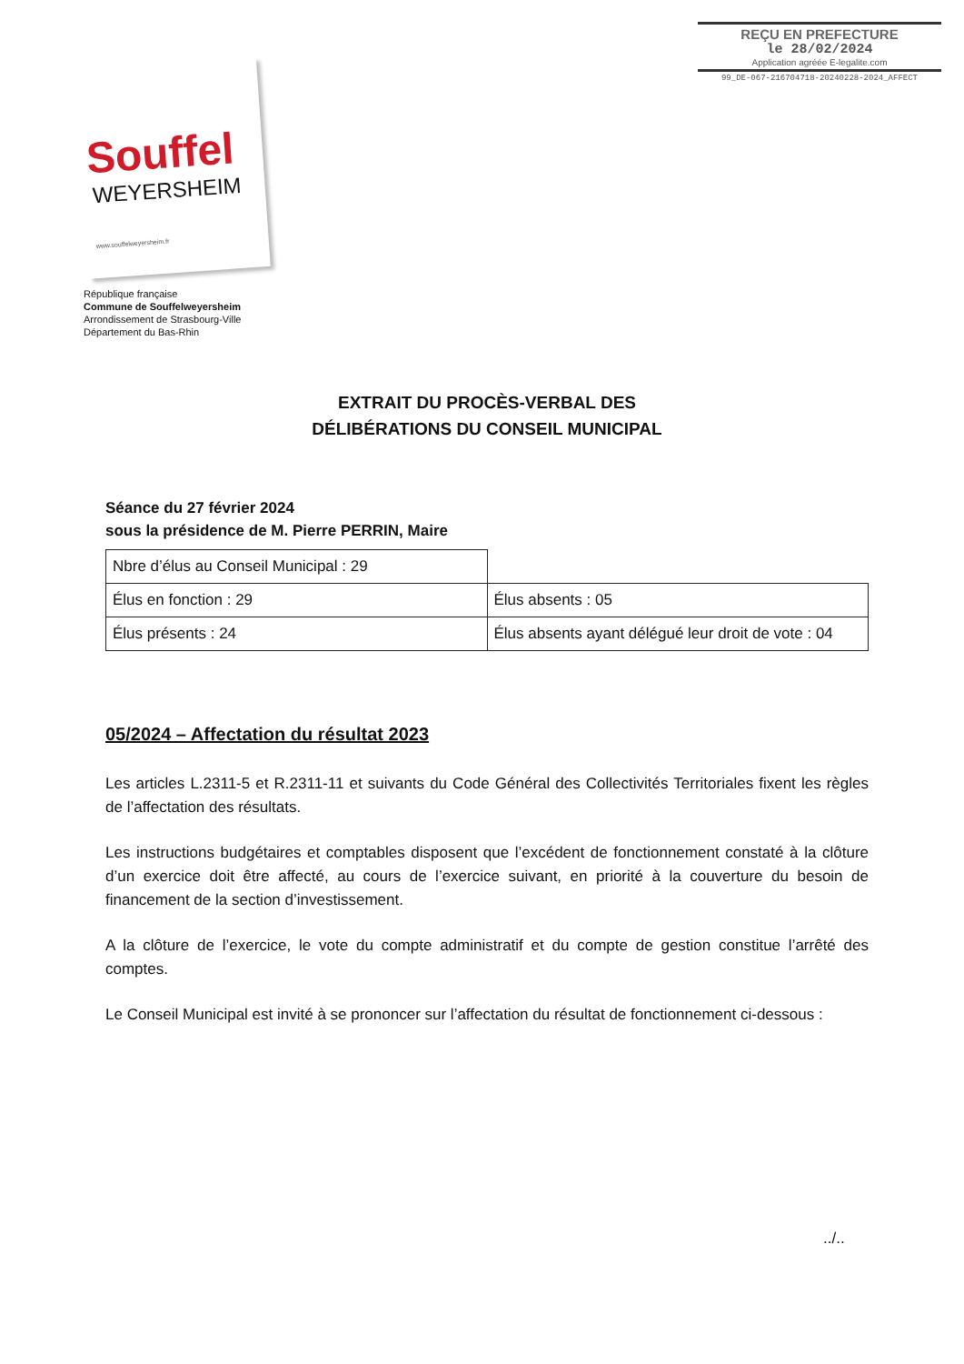REÇU EN PREFECTURE
le 28/02/2024
Application agréée E-legalite.com
99_DE-067-216704718-20240228-2024_AFFECT
Souffel
WEYERSHEIM
www.souffelweyersheim.fr
République française
Commune de Souffelweyersheim
Arrondissement de Strasbourg-Ville
Département du Bas-Rhin
EXTRAIT DU PROCÈS-VERBAL DES
DÉLIBÉRATIONS DU CONSEIL MUNICIPAL
Séance du 27 février 2024
sous la présidence de M. Pierre PERRIN, Maire
| Nbre d’élus au Conseil Municipal : 29 | |
| Élus en fonction : 29 | Élus absents : 05 |
| Élus présents : 24 | Élus absents ayant délégué leur droit de vote : 04 |
05/2024 – Affectation du résultat 2023
Les articles L.2311-5 et R.2311-11 et suivants du Code Général des Collectivités Territoriales fixent les règles de l’affectation des résultats.
Les instructions budgétaires et comptables disposent que l’excédent de fonctionnement constaté à la clôture d’un exercice doit être affecté, au cours de l’exercice suivant, en priorité à la couverture du besoin de financement de la section d’investissement.
A la clôture de l’exercice, le vote du compte administratif et du compte de gestion constitue l’arrêté des comptes.
Le Conseil Municipal est invité à se prononcer sur l’affectation du résultat de fonctionnement ci-dessous :
../..